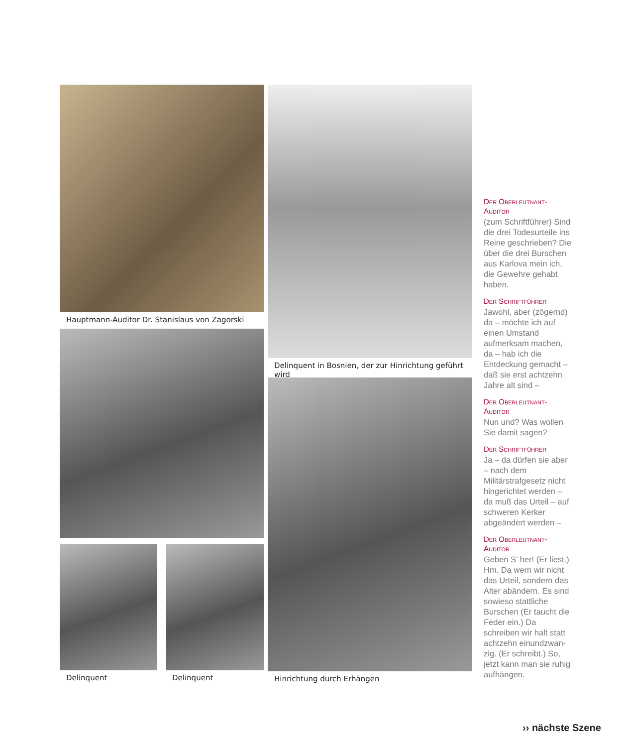Hauptmann-Auditor Dr. Stanislaus von Zagorski
Delinquent Delinquent
Delinquent in Bosnien, der zur Hinrichtung geführt wird
Hinrichtung durch Erhängen
Der Oberleutnant-
Auditor
(zum Schriftführer) Sind die drei Todesurteile ins Reine geschrieben? Die über die drei Burschen aus Karlova mein ich, die Gewehre gehabt haben.
Der Schriftführer
Jawohl, aber (zögernd) da – möchte ich auf einen Umstand aufmerksam machen, da – hab ich die Entdeckung gemacht – daß sie erst achtzehn Jahre alt sind –
Der Oberleutnant-
Auditor
Nun und? Was wollen Sie damit sagen?
Der Schriftführer
Ja – da dürfen sie aber – nach dem Militärstrafgesetz nicht hingerichtet werden – da muß das Urteil – auf schweren Kerker abgeändert werden –
Der Oberleutnant-
Auditor
Geben S’ her! (Er liest.) Hm. Da wern wir nicht das Urteil, sondern das Alter abändern. Es sind sowieso stattliche Burschen (Er taucht die Feder ein.) Da schreiben wir halt statt achtzehn einundzwan-zig. (Er schreibt.) So, jetzt kann man sie ruhig aufhängen.
›› nächste Szene